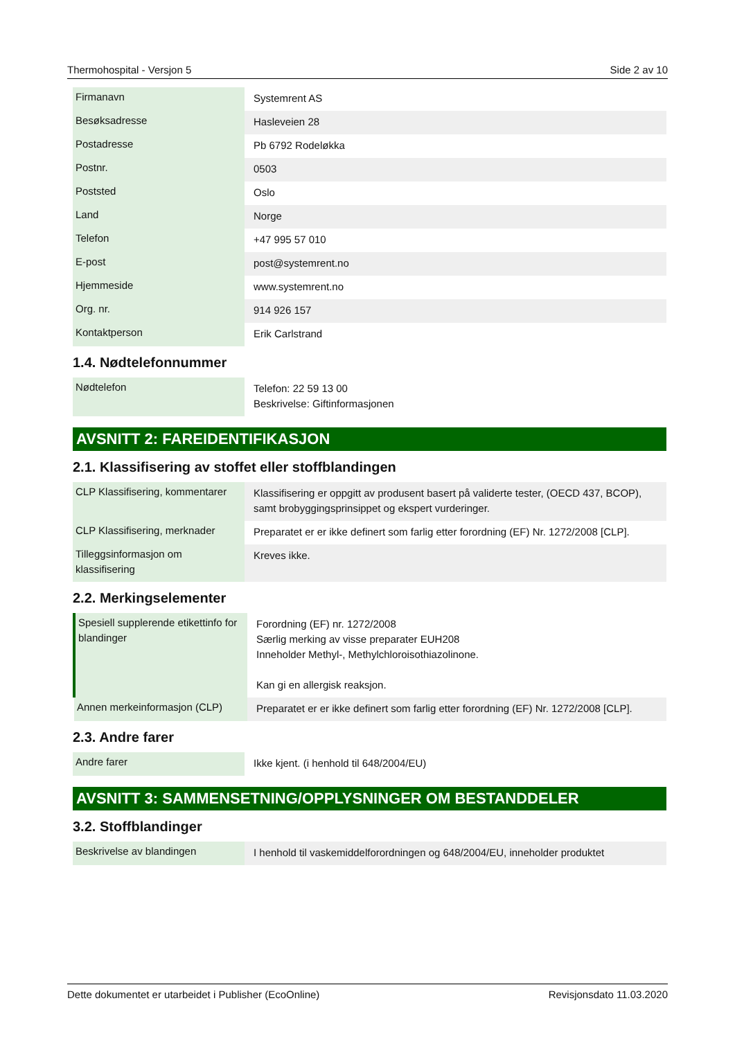Thermohospital - Versjon 5 Side 2 av 10
| Firmanavn | Systemrent AS |
| Besøksadresse | Hasleveien 28 |
| Postadresse | Pb 6792 Rodeløkka |
| Postnr. | 0503 |
| Poststed | Oslo |
| Land | Norge |
| Telefon | +47 995 57 010 |
| E-post | post@systemrent.no |
| Hjemmeside | www.systemrent.no |
| Org. nr. | 914 926 157 |
| Kontaktperson | Erik Carlstrand |
1.4. Nødtelefonnummer
| Nødtelefon | Telefon: 22 59 13 00 Beskrivelse: Giftinformasjonen |
AVSNITT 2: FAREIDENTIFIKASJON
2.1. Klassifisering av stoffet eller stoffblandingen
| CLP Klassifisering, kommentarer | Klassifisering er oppgitt av produsent basert på validerte tester, (OECD 437, BCOP), samt brobyggingsprinsippet og ekspert vurderinger. |
| CLP Klassifisering, merknader | Preparatet er er ikke definert som farlig etter forordning (EF) Nr. 1272/2008 [CLP]. |
| Tilleggsinformasjon om klassifisering | Kreves ikke. |
2.2. Merkingselementer
| Spesiell supplerende etikettinfo for blandinger | Forordning (EF) nr. 1272/2008 Særlig merking av visse preparater EUH208 Inneholder Methyl-, Methylchloroisothiazolinone. Kan gi en allergisk reaksjon. |
| Annen merkeinformasjon (CLP) | Preparatet er er ikke definert som farlig etter forordning (EF) Nr. 1272/2008 [CLP]. |
2.3. Andre farer
| Andre farer | Ikke kjent. (i henhold til 648/2004/EU) |
AVSNITT 3: SAMMENSETNING/OPPLYSNINGER OM BESTANDDELER
3.2. Stoffblandinger
| Beskrivelse av blandingen | I henhold til vaskemiddelforordningen og 648/2004/EU, inneholder produktet |
Dette dokumentet er utarbeidet i Publisher (EcoOnline) Revisjonsdato 11.03.2020